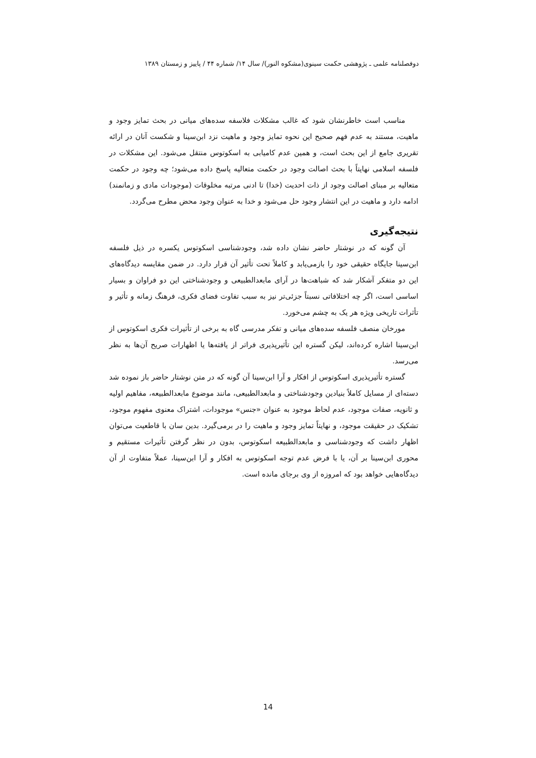دوفصلنامه علمی ـ پژوهشی حکمت سینوی(مشکوه النور)/ سال ۱۴/ شماره ۴۴ / پاییز و زمستان ۱۳۸۹
مناسب است خاطرنشان شود که غالب مشکلات فلاسفه سده‌های میانی در بحث تمایز وجود و ماهیت، مستند به عدم فهم صحیح این نحوه تمایز وجود و ماهیت نزد ابن‌سینا و شکست آنان در ارائه تقریری جامع از این بحث است، و همین عدم کامیابی به اسکوتوس منتقل می‌شود. این مشکلات در فلسفه اسلامی نهایتاً با بحث اصالت وجود در حکمت متعالیه پاسخ داده می‌شود؛ چه وجود در حکمت متعالیه بر مبنای اصالت وجود از ذات احدیت (خدا) تا ادنی مرتبه مخلوقات (موجودات مادی و زمانمند) ادامه دارد و ماهیت در این انتشار وجود حل می‌شود و خدا به عنوان وجود محض مطرح می‌گردد.
نتیجه‌گیری
آن گونه که در نوشتار حاضر نشان داده شد، وجودشناسی اسکوتوس یکسره در ذیل فلسفه ابن‌سینا جایگاه حقیقی خود را بازمی‌یابد و کاملاً تحت تأثیر آن قرار دارد. در ضمن مقایسه دیدگاه‌های این دو متفکر آشکار شد که شباهت‌ها در آرای مابعدالطبیعی و وجودشناختی این دو فراوان و بسیار اساسی است، اگر چه اختلافاتی نسبتاً جزئی‌تر نیز به سبب تفاوت فضای فکری، فرهنگ زمانه و تأثیر و تأثرات تاریخی ویژه هر یک به چشم می‌خورد.
مورخان منصف فلسفه سده‌های میانی و تفکر مدرسی گاه به برخی از تأثیرات فکری اسکوتوس از ابن‌سینا اشاره کرده‌اند، لیکن گستره این تأثیرپذیری فراتر از یافته‌ها یا اظهارات صریح آن‌ها به نظر می‌رسد.
گستره تأثیرپذیری اسکوتوس از افکار و آرا ابن‌سینا آن گونه که در متن نوشتار حاضر باز نموده شد دسته‌ای از مسایل کاملاً بنیادین وجودشناختی و مابعدالطبیعی، مانند موضوع مابعدالطبیعه، مفاهیم اولیه و ثانویه، صفات موجود، عدم لحاظ موجود به عنوان «جنس» موجودات، اشتراک معنوی مفهوم موجود، تشکیک در حقیقت موجود، و نهایتاً تمایز وجود و ماهیت را در برمی‌گیرد. بدین سان با قاطعیت می‌توان اظهار داشت که وجودشناسی و مابعدالطبیعه اسکوتوس، بدون در نظر گرفتن تأثیرات مستقیم و محوری ابن‌سینا بر آن، یا با فرض عدم توجه اسکوتوس به افکار و آرا ابن‌سینا، عملاً متفاوت از آن دیدگاه‌هایی خواهد بود که امروزه از وی برجای مانده است.
14